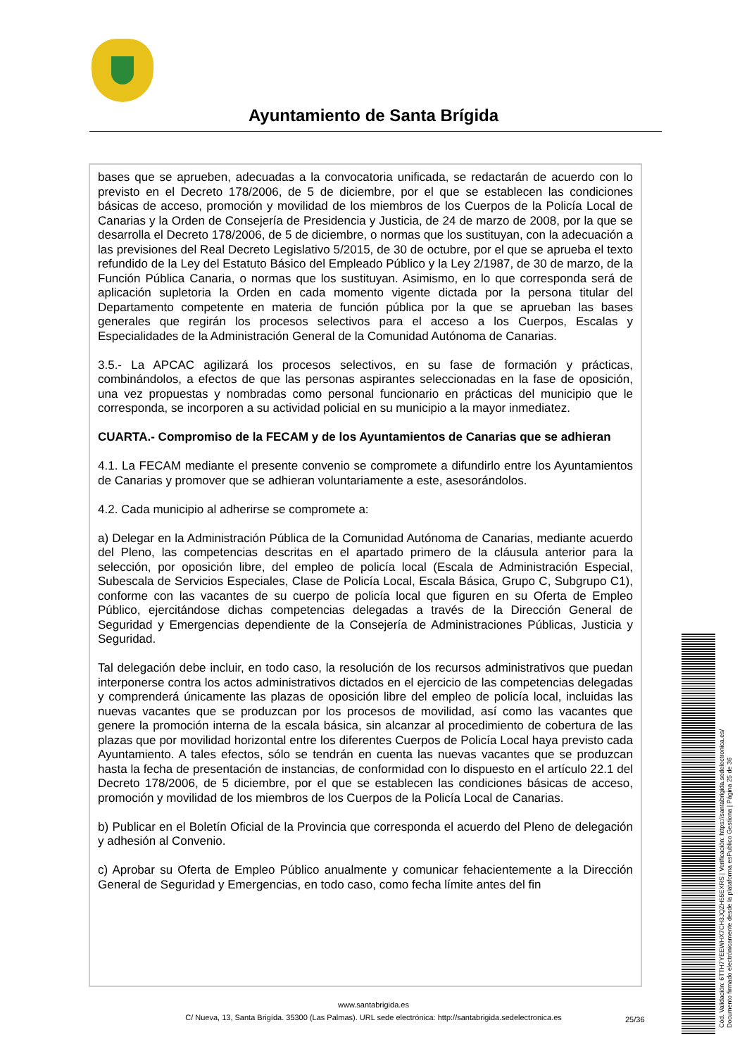Ayuntamiento de Santa Brígida
bases que se aprueben, adecuadas a la convocatoria unificada, se redactarán de acuerdo con lo previsto en el Decreto 178/2006, de 5 de diciembre, por el que se establecen las condiciones básicas de acceso, promoción y movilidad de los miembros de los Cuerpos de la Policía Local de Canarias y la Orden de Consejería de Presidencia y Justicia, de 24 de marzo de 2008, por la que se desarrolla el Decreto 178/2006, de 5 de diciembre, o normas que los sustituyan, con la adecuación a las previsiones del Real Decreto Legislativo 5/2015, de 30 de octubre, por el que se aprueba el texto refundido de la Ley del Estatuto Básico del Empleado Público y la Ley 2/1987, de 30 de marzo, de la Función Pública Canaria, o normas que los sustituyan. Asimismo, en lo que corresponda será de aplicación supletoria la Orden en cada momento vigente dictada por la persona titular del Departamento competente en materia de función pública por la que se aprueban las bases generales que regirán los procesos selectivos para el acceso a los Cuerpos, Escalas y Especialidades de la Administración General de la Comunidad Autónoma de Canarias.
3.5.- La APCAC agilizará los procesos selectivos, en su fase de formación y prácticas, combinándolos, a efectos de que las personas aspirantes seleccionadas en la fase de oposición, una vez propuestas y nombradas como personal funcionario en prácticas del municipio que le corresponda, se incorporen a su actividad policial en su municipio a la mayor inmediatez.
CUARTA.- Compromiso de la FECAM y de los Ayuntamientos de Canarias que se adhieran
4.1. La FECAM mediante el presente convenio se compromete a difundirlo entre los Ayuntamientos de Canarias y promover que se adhieran voluntariamente a este, asesorándolos.
4.2. Cada municipio al adherirse se compromete a:
a) Delegar en la Administración Pública de la Comunidad Autónoma de Canarias, mediante acuerdo del Pleno, las competencias descritas en el apartado primero de la cláusula anterior para la selección, por oposición libre, del empleo de policía local (Escala de Administración Especial, Subescala de Servicios Especiales, Clase de Policía Local, Escala Básica, Grupo C, Subgrupo C1), conforme con las vacantes de su cuerpo de policía local que figuren en su Oferta de Empleo Público, ejercitándose dichas competencias delegadas a través de la Dirección General de Seguridad y Emergencias dependiente de la Consejería de Administraciones Públicas, Justicia y Seguridad.
Tal delegación debe incluir, en todo caso, la resolución de los recursos administrativos que puedan interponerse contra los actos administrativos dictados en el ejercicio de las competencias delegadas y comprenderá únicamente las plazas de oposición libre del empleo de policía local, incluidas las nuevas vacantes que se produzcan por los procesos de movilidad, así como las vacantes que genere la promoción interna de la escala básica, sin alcanzar al procedimiento de cobertura de las plazas que por movilidad horizontal entre los diferentes Cuerpos de Policía Local haya previsto cada Ayuntamiento. A tales efectos, sólo se tendrán en cuenta las nuevas vacantes que se produzcan hasta la fecha de presentación de instancias, de conformidad con lo dispuesto en el artículo 22.1 del Decreto 178/2006, de 5 diciembre, por el que se establecen las condiciones básicas de acceso, promoción y movilidad de los miembros de los Cuerpos de la Policía Local de Canarias.
b) Publicar en el Boletín Oficial de la Provincia que corresponda el acuerdo del Pleno de delegación y adhesión al Convenio.
c) Aprobar su Oferta de Empleo Público anualmente y comunicar fehacientemente a la Dirección General de Seguridad y Emergencias, en todo caso, como fecha límite antes del fin
www.santabrigida.es
C/ Nueva, 13, Santa Brigída. 35300 (Las Palmas). URL sede electrónica: http://santabrigida.sedelectronica.es
25/36
Cód. Validación: 6TTH7YEEWHX7CH3JQZH55EXRS | Verificación: https://santabrigida.sedelectronica.es/
Documento firmado electrónicamente desde la plataforma esPublico Gestiona | Página 25 de 36